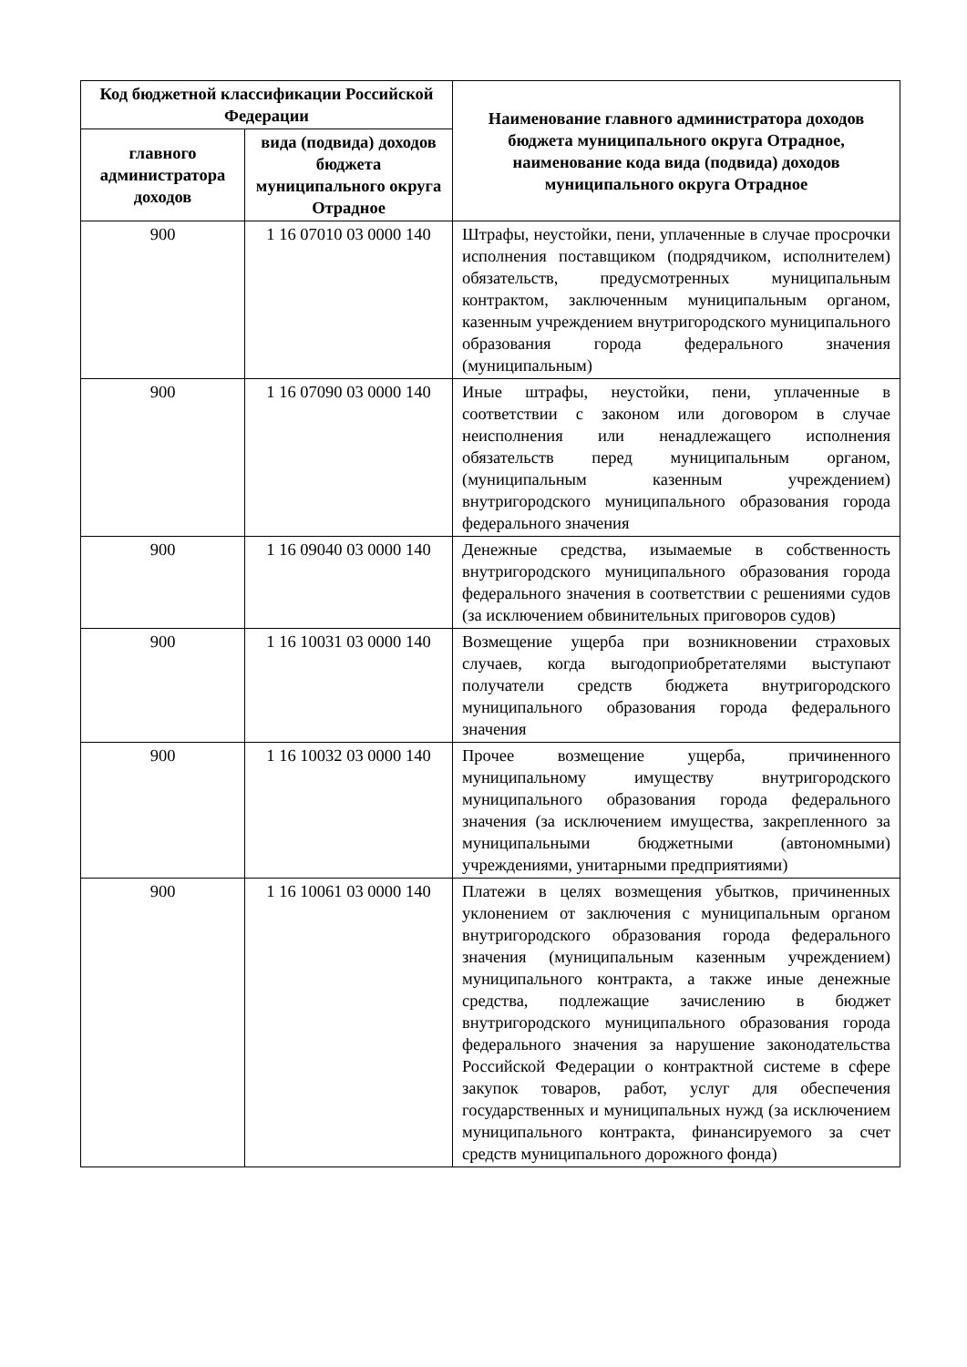| Код бюджетной классификации Российской Федерации | | Наименование главного администратора доходов бюджета муниципального округа Отрадное, наименование кода вида (подвида) доходов муниципального округа Отрадное |
| --- | --- | --- |
| главного администратора доходов | вида (подвида) доходов бюджета муниципального округа Отрадное | |
| 900 | 1 16 07010 03 0000 140 | Штрафы, неустойки, пени, уплаченные в случае просрочки исполнения поставщиком (подрядчиком, исполнителем) обязательств, предусмотренных муниципальным контрактом, заключенным муниципальным органом, казенным учреждением внутригородского муниципального образования города федерального значения (муниципальным) |
| 900 | 1 16 07090 03 0000 140 | Иные штрафы, неустойки, пени, уплаченные в соответствии с законом или договором в случае неисполнения или ненадлежащего исполнения обязательств перед муниципальным органом, (муниципальным казенным учреждением) внутригородского муниципального образования города федерального значения |
| 900 | 1 16 09040 03 0000 140 | Денежные средства, изымаемые в собственность внутригородского муниципального образования города федерального значения в соответствии с решениями судов (за исключением обвинительных приговоров судов) |
| 900 | 1 16 10031 03 0000 140 | Возмещение ущерба при возникновении страховых случаев, когда выгодоприобретателями выступают получатели средств бюджета внутригородского муниципального образования города федерального значения |
| 900 | 1 16 10032 03 0000 140 | Прочее возмещение ущерба, причиненного муниципальному имуществу внутригородского муниципального образования города федерального значения (за исключением имущества, закрепленного за муниципальными бюджетными (автономными) учреждениями, унитарными предприятиями) |
| 900 | 1 16 10061 03 0000 140 | Платежи в целях возмещения убытков, причиненных уклонением от заключения с муниципальным органом внутригородского образования города федерального значения (муниципальным казенным учреждением) муниципального контракта, а также иные денежные средства, подлежащие зачислению в бюджет внутригородского муниципального образования города федерального значения за нарушение законодательства Российской Федерации о контрактной системе в сфере закупок товаров, работ, услуг для обеспечения государственных и муниципальных нужд (за исключением муниципального контракта, финансируемого за счет средств муниципального дорожного фонда) |